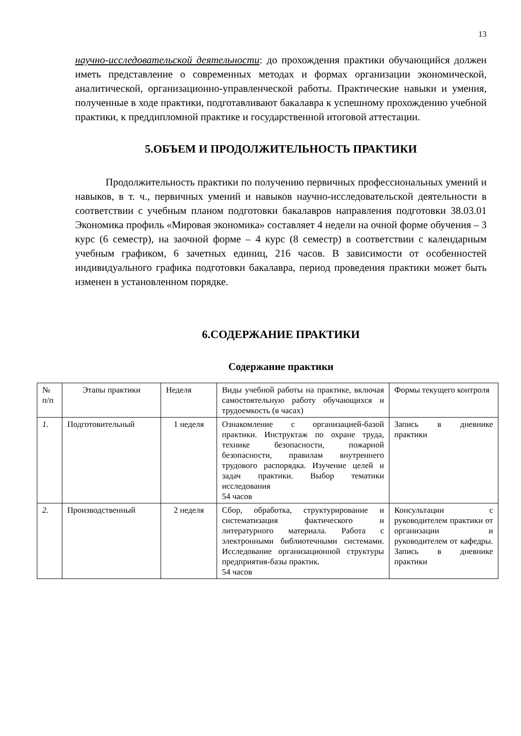13
научно-исследовательской деятельности: до прохождения практики обучающийся должен иметь представление о современных методах и формах организации экономической, аналитической, организационно-управленческой работы. Практические навыки и умения, полученные в ходе практики, подготавливают бакалавра к успешному прохождению учебной практики, к преддипломной практике и государственной итоговой аттестации.
5.ОБЪЕМ И ПРОДОЛЖИТЕЛЬНОСТЬ ПРАКТИКИ
Продолжительность практики по получению первичных профессиональных умений и навыков, в т. ч., первичных умений и навыков научно-исследовательской деятельности в соответствии с учебным планом подготовки бакалавров направления подготовки 38.03.01 Экономика профиль «Мировая экономика» составляет 4 недели на очной форме обучения – 3 курс (6 семестр), на заочной форме – 4 курс (8 семестр) в соответствии с календарным учебным графиком, 6 зачетных единиц, 216 часов. В зависимости от особенностей индивидуального графика подготовки бакалавра, период проведения практики может быть изменен в установленном порядке.
6.СОДЕРЖАНИЕ ПРАКТИКИ
Содержание практики
| № п/п | Этапы практики | Неделя | Виды учебной работы на практике, включая самостоятельную работу обучающихся и трудоемкость (в часах) | Формы текущего контроля |
| 1. | Подготовительный | 1 неделя | Ознакомление с организацией-базой практики. Инструктаж по охране труда, технике безопасности, пожарной безопасности, правилам внутреннего трудового распорядка. Изучение целей и задач практики. Выбор тематики исследования 54 часов | Запись в дневнике практики |
| 2. | Производственный | 2 неделя | Сбор, обработка, структурирование и систематизация фактического и литературного материала. Работа с электронными библиотечными системами. Исследование организационной структуры предприятия-базы практик. 54 часов | Консультации с руководителем практики от организации и руководителем от кафедры. Запись в дневнике практики |